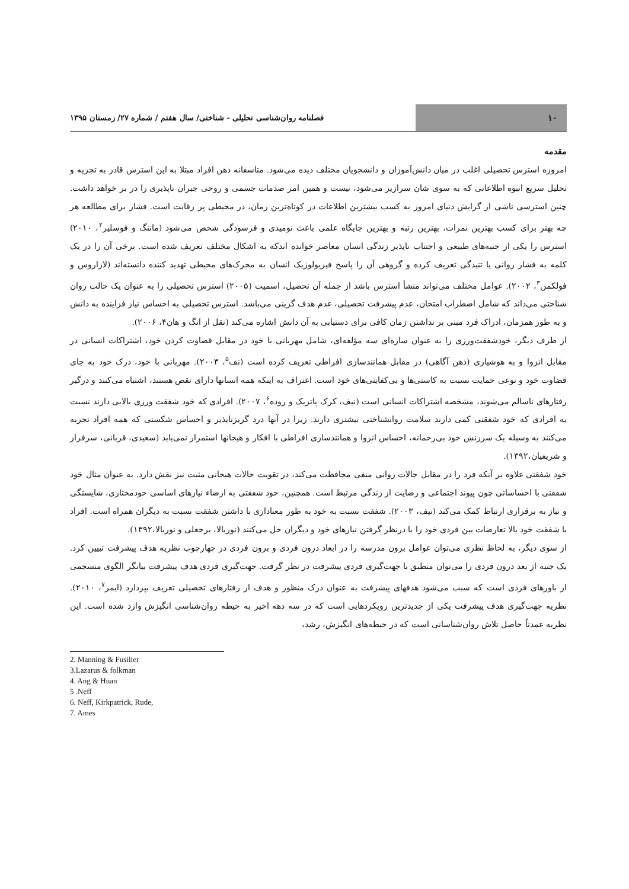۱۰
فصلنامه روان‌شناسی تحلیلی - شناختی/ سال هفتم / شماره ۲۷/ زمستان ۱۳۹۵
مقدمه
امروزه استرس تحصیلی اغلب در میان دانش‌آموزان و دانشجویان مختلف دیده می‌شود. متاسفانه ذهن افراد مبتلا به این استرس قادر به تجزیه و تحلیل سریع انبوه اطلاعاتی که به سوی شان سرازیر می‌شود، نیست و همین امر صدمات جسمی و روحی جبران ناپذیری را در بر خواهد داشت. چنین استرسی ناشی از گرایش دنیای امروز به کسب بیشترین اطلاعات در کوتاه‌ترین زمان، در محیطی پر رقابت است. فشار برای مطالعه هر چه بهتر برای کسب بهترین نمرات، بهترین رتبه و بهترین جایگاه علمی باعث نومیدی و فرسودگی شخص می‌شود (ماننگ و فوسلیر<sup>۲</sup>، ۲۰۱۰) استرس را یکی از جنبه‌های طبیعی و اجتناب ناپذیر زندگی انسان معاصر خوانده اندکه به اشکال مختلف تعریف شده است. برخی آن را در یک کلمه به فشار روانی یا تنیدگی تعریف کرده و گروهی آن را پاسخ فیزیولوژیک انسان به محرک‌های محیطی تهدید کننده دانسته‌اند (لازاروس و فولکمن<sup>۳</sup>، ۲۰۰۲). عوامل مختلف می‌تواند منشأ استرس باشد از جمله آن تحصیل، اسمیت (۲۰۰۵) استرس تحصیلی را به عنوان یک حالت روان شناختی می‌داند که شامل اضطراب امتحان، عدم پیشرفت تحصیلی، عدم هدف گزینی می‌باشد. استرس تحصیلی به احساس نیاز فزاینده به دانش و به طور همزمان، ادراک فرد مبنی بر نداشتن زمان کافی برای دستیابی به آن دانش اشاره می‌کند (نقل از انگ و هان۴، ۲۰۰۶).
از طرف دیگر، خودشفقت‌ورزی را به عنوان سازه‌ای سه مؤلفه‌ای، شامل مهربانی با خود در مقابل قضاوت کردن خود، اشتراکات انسانی در مقابل انزوا و به هوشیاری (ذهن آگاهی) در مقابل همانندسازی افراطی تعریف کرده است (نف<sup>۵</sup>، ۲۰۰۳). مهربانی با خود، درک خود به جای قضاوت خود و نوعی حمایت نسبت به کاستی‌ها و بی‌کفایتی‌های خود است. اعتراف به اینکه همه انسانها دارای نقص هستند، اشتباه می‌کنند و درگیر رفتارهای ناسالم می‌شوند، مشخصه اشتراکات انسانی است (نیف، کرک پاتریک و روده<sup>۶</sup>، ۲۰۰۷). افرادی که خود شفقت ورزی بالایی دارند نسبت به افرادی که خود شفقتی کمی دارند سلامت روانشناختی بیشتری دارند. زیرا در آنها درد گریزناپذیر و احساس شکستی که همه افراد تجربه می‌کنند به وسیله یک سرزنش خود بی‌رحمانه، احساس انزوا و همانندسازی افراطی با افکار و هیجانها استمرار نمی‌یابد (سعیدی، قربانی، سرفراز و شریفیان،۱۳۹۲).
خود شفقتی علاوه بر آنکه فرد را در مقابل حالات روانی منفی محافظت می‌کند، در تقویت حالات هیجانی مثبت نیز نقش دارد. به عنوان مثال خود شفقتی با احساساتی چون پیوند اجتماعی و رضایت از زندگی مرتبط است. همچنین، خود شفقتی به ارضاء نیازهای اساسی خودمختاری، شایستگی و نیاز به برقراری ارتباط کمک می‌کند (نیف، ۲۰۰۳). شفقت نسبت به خود به طور معناداری با داشتن شفقت نسبت به دیگران همراه است. افراد با شفقت خود بالا تعارضات بین فردی خود را با درنظر گرفتن نیازهای خود و دیگران حل می‌کنند (نوربالا، برجعلی و نوربالا،۱۳۹۲).
از سوی دیگر، به لحاظ نظری می‌توان عوامل برون مدرسه را در ابعاد درون فردی و برون فردی در چهارچوب نظریه هدف پیشرفت تبیین کرد. یک جنبه از بعد درون فردی را می‌توان منطبق با جهت‌گیری فردی پیشرفت در نظر گرفت. جهت‌گیری فردی هدف پیشرفت بیانگر الگوی منسجمی از باورهای فردی است که سبب می‌شود هدفهای پیشرفت به عنوان درک منظور و هدف از رفتارهای تحصیلی تعریف بپردازد (ایمز<sup>۷</sup>، ۲۰۱۰). نظریه جهت‌گیری هدف پیشرفت یکی از جدیدترین رویکردهایی است که در سه دهه اخیر به حیطه روان‌شناسی انگیزش وارد شده است. این نظریه عمدتاً حاصل تلاش روان‌شناسانی است که در حیطه‌های انگیزش، رشد،
2. Manning & Fusilier
3.Lazarus & folkman
4. Ang & Huan
5 .Neff
6. Neff, Kirkpatrick, Rude,
7. Ames